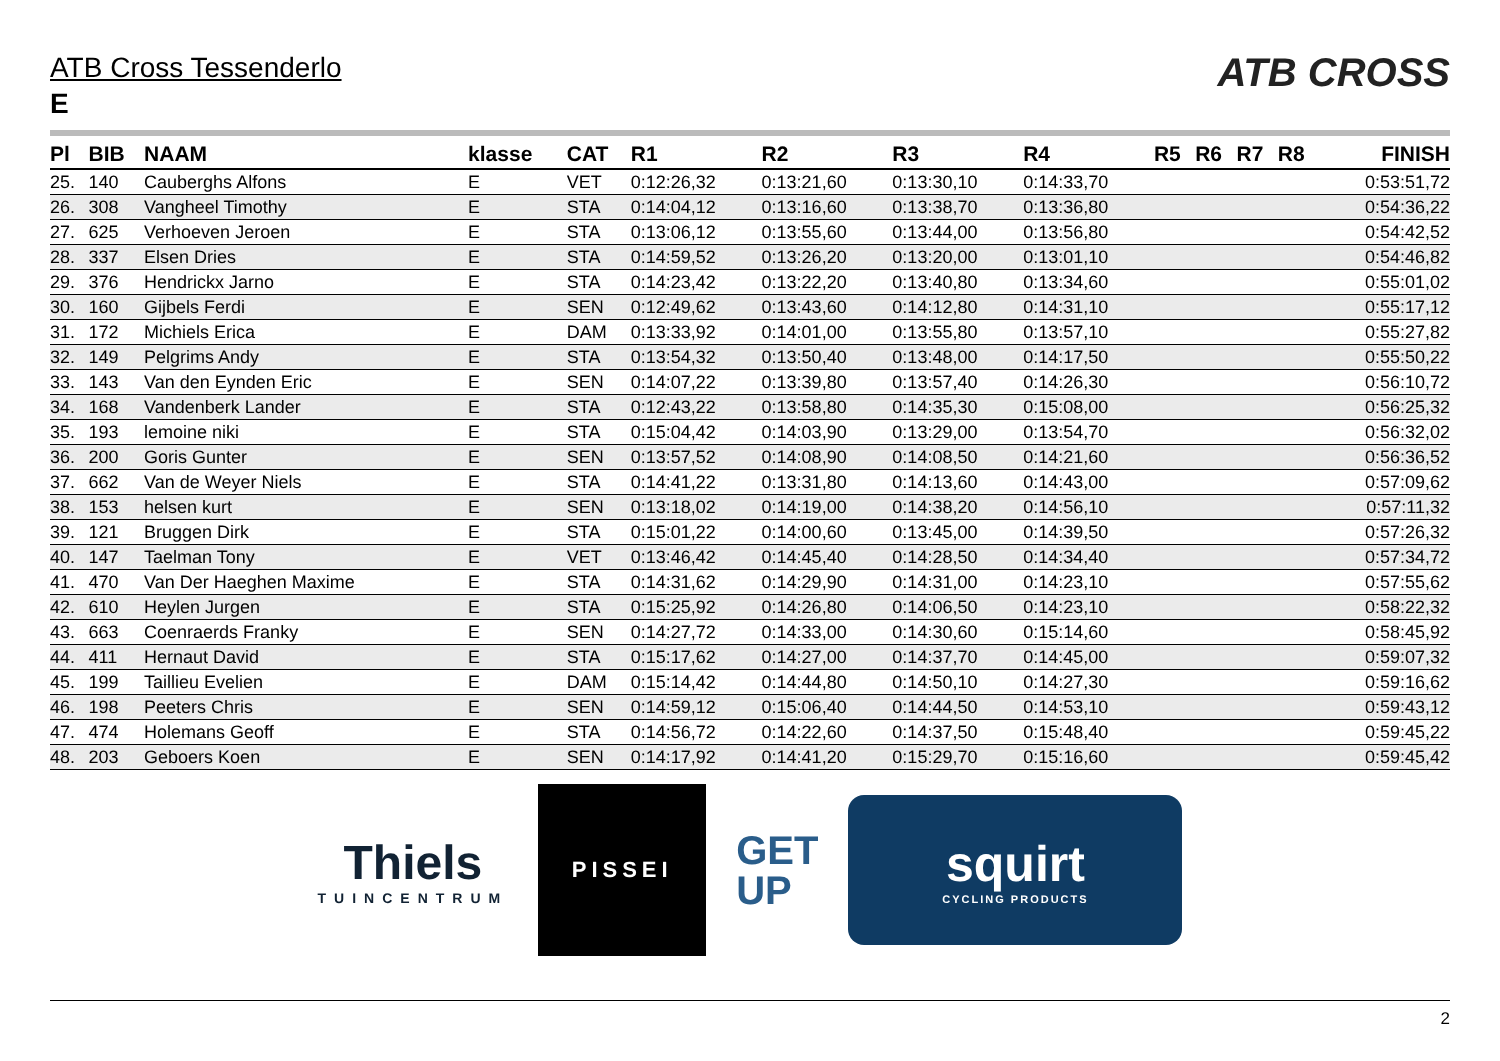ATB Cross Tessenderlo
E
ATB CROSS
| Pl | BIB | NAAM | klasse | CAT | R1 | R2 | R3 | R4 | R5 | R6 | R7 | R8 | FINISH |
| --- | --- | --- | --- | --- | --- | --- | --- | --- | --- | --- | --- | --- | --- |
| 25. | 140 | Cauberghs Alfons | E | VET | 0:12:26,32 | 0:13:21,60 | 0:13:30,10 | 0:14:33,70 | | | | | 0:53:51,72 |
| 26. | 308 | Vangheel Timothy | E | STA | 0:14:04,12 | 0:13:16,60 | 0:13:38,70 | 0:13:36,80 | | | | | 0:54:36,22 |
| 27. | 625 | Verhoeven Jeroen | E | STA | 0:13:06,12 | 0:13:55,60 | 0:13:44,00 | 0:13:56,80 | | | | | 0:54:42,52 |
| 28. | 337 | Elsen Dries | E | STA | 0:14:59,52 | 0:13:26,20 | 0:13:20,00 | 0:13:01,10 | | | | | 0:54:46,82 |
| 29. | 376 | Hendrickx Jarno | E | STA | 0:14:23,42 | 0:13:22,20 | 0:13:40,80 | 0:13:34,60 | | | | | 0:55:01,02 |
| 30. | 160 | Gijbels Ferdi | E | SEN | 0:12:49,62 | 0:13:43,60 | 0:14:12,80 | 0:14:31,10 | | | | | 0:55:17,12 |
| 31. | 172 | Michiels Erica | E | DAM | 0:13:33,92 | 0:14:01,00 | 0:13:55,80 | 0:13:57,10 | | | | | 0:55:27,82 |
| 32. | 149 | Pelgrims Andy | E | STA | 0:13:54,32 | 0:13:50,40 | 0:13:48,00 | 0:14:17,50 | | | | | 0:55:50,22 |
| 33. | 143 | Van den Eynden Eric | E | SEN | 0:14:07,22 | 0:13:39,80 | 0:13:57,40 | 0:14:26,30 | | | | | 0:56:10,72 |
| 34. | 168 | Vandenberk Lander | E | STA | 0:12:43,22 | 0:13:58,80 | 0:14:35,30 | 0:15:08,00 | | | | | 0:56:25,32 |
| 35. | 193 | lemoine niki | E | STA | 0:15:04,42 | 0:14:03,90 | 0:13:29,00 | 0:13:54,70 | | | | | 0:56:32,02 |
| 36. | 200 | Goris Gunter | E | SEN | 0:13:57,52 | 0:14:08,90 | 0:14:08,50 | 0:14:21,60 | | | | | 0:56:36,52 |
| 37. | 662 | Van de Weyer Niels | E | STA | 0:14:41,22 | 0:13:31,80 | 0:14:13,60 | 0:14:43,00 | | | | | 0:57:09,62 |
| 38. | 153 | helsen kurt | E | SEN | 0:13:18,02 | 0:14:19,00 | 0:14:38,20 | 0:14:56,10 | | | | | 0:57:11,32 |
| 39. | 121 | Bruggen Dirk | E | STA | 0:15:01,22 | 0:14:00,60 | 0:13:45,00 | 0:14:39,50 | | | | | 0:57:26,32 |
| 40. | 147 | Taelman Tony | E | VET | 0:13:46,42 | 0:14:45,40 | 0:14:28,50 | 0:14:34,40 | | | | | 0:57:34,72 |
| 41. | 470 | Van Der Haeghen Maxime | E | STA | 0:14:31,62 | 0:14:29,90 | 0:14:31,00 | 0:14:23,10 | | | | | 0:57:55,62 |
| 42. | 610 | Heylen Jurgen | E | STA | 0:15:25,92 | 0:14:26,80 | 0:14:06,50 | 0:14:23,10 | | | | | 0:58:22,32 |
| 43. | 663 | Coenraerds Franky | E | SEN | 0:14:27,72 | 0:14:33,00 | 0:14:30,60 | 0:15:14,60 | | | | | 0:58:45,92 |
| 44. | 411 | Hernaut David | E | STA | 0:15:17,62 | 0:14:27,00 | 0:14:37,70 | 0:14:45,00 | | | | | 0:59:07,32 |
| 45. | 199 | Taillieu Evelien | E | DAM | 0:15:14,42 | 0:14:44,80 | 0:14:50,10 | 0:14:27,30 | | | | | 0:59:16,62 |
| 46. | 198 | Peeters Chris | E | SEN | 0:14:59,12 | 0:15:06,40 | 0:14:44,50 | 0:14:53,10 | | | | | 0:59:43,12 |
| 47. | 474 | Holemans Geoff | E | STA | 0:14:56,72 | 0:14:22,60 | 0:14:37,50 | 0:15:48,40 | | | | | 0:59:45,22 |
| 48. | 203 | Geboers Koen | E | SEN | 0:14:17,92 | 0:14:41,20 | 0:15:29,70 | 0:15:16,60 | | | | | 0:59:45,42 |
Thiels
TUINCENTRUM
PISSEI
GET
UP
squirt
CYCLING PRODUCTS
2